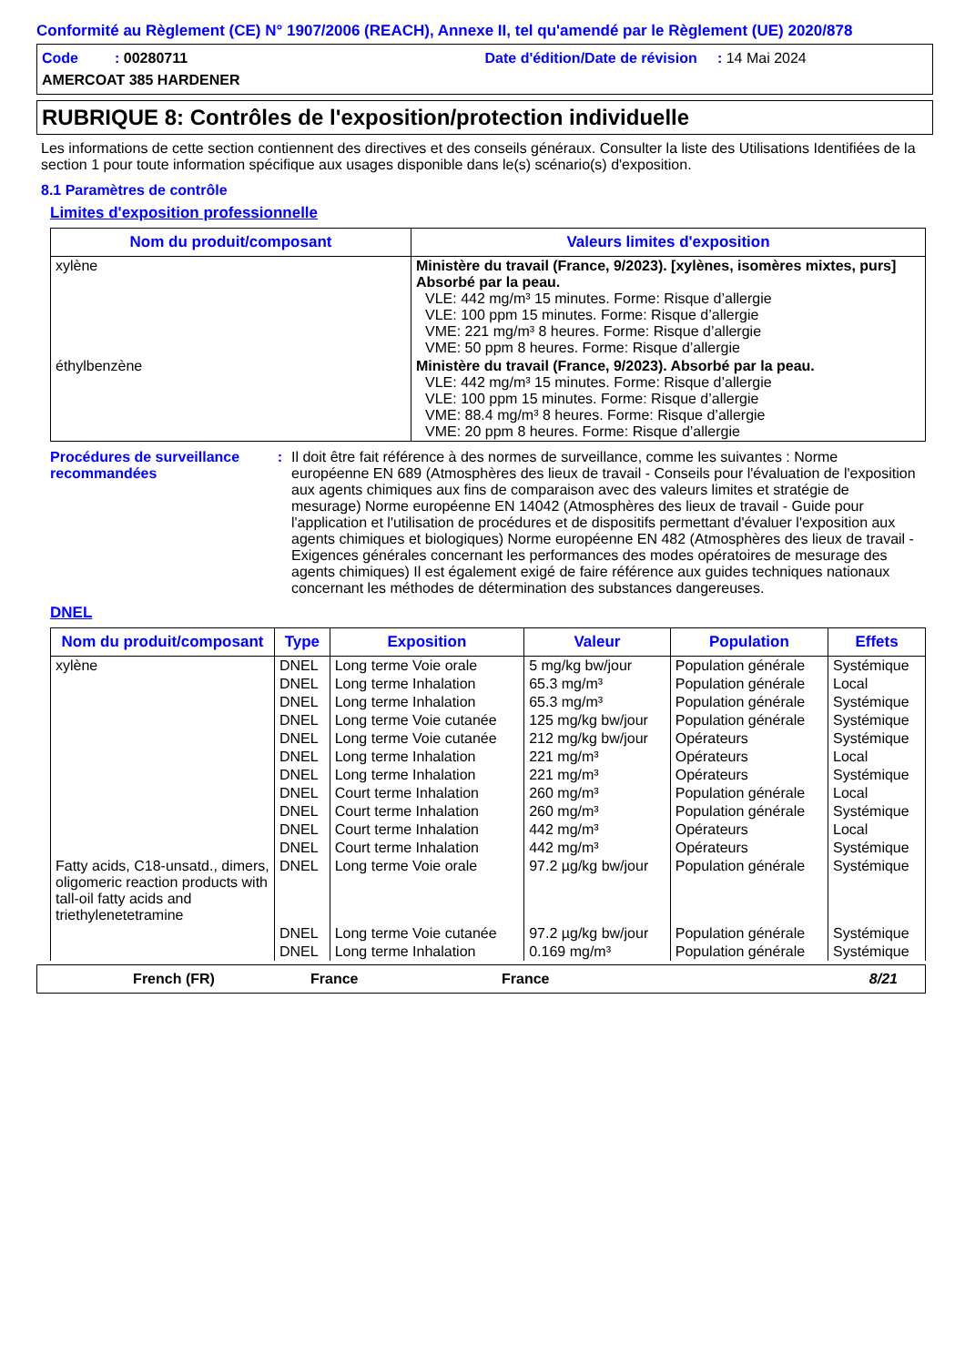Conformité au Règlement (CE) N° 1907/2006 (REACH), Annexe II, tel qu'amendé par le Règlement (UE) 2020/878
Code : 00280711
Date d'édition/Date de révision : 14 Mai 2024
AMERCOAT 385 HARDENER
RUBRIQUE 8: Contrôles de l'exposition/protection individuelle
Les informations de cette section contiennent des directives et des conseils généraux. Consulter la liste des Utilisations Identifiées de la section 1 pour toute information spécifique aux usages disponible dans le(s) scénario(s) d'exposition.
8.1 Paramètres de contrôle
Limites d'exposition professionnelle
| Nom du produit/composant | Valeurs limites d'exposition |
| --- | --- |
| xylène | Ministère du travail (France, 9/2023). [xylènes, isomères mixtes, purs] Absorbé par la peau. VLE: 442 mg/m³ 15 minutes. Forme: Risque d’allergie VLE: 100 ppm 15 minutes. Forme: Risque d’allergie VME: 221 mg/m³ 8 heures. Forme: Risque d’allergie VME: 50 ppm 8 heures. Forme: Risque d’allergie |
| éthylbenzène | Ministère du travail (France, 9/2023). Absorbé par la peau. VLE: 442 mg/m³ 15 minutes. Forme: Risque d’allergie VLE: 100 ppm 15 minutes. Forme: Risque d’allergie VME: 88.4 mg/m³ 8 heures. Forme: Risque d’allergie VME: 20 ppm 8 heures. Forme: Risque d’allergie |
Procédures de surveillance recommandées
: Il doit être fait référence à des normes de surveillance, comme les suivantes : Norme européenne EN 689 (Atmosphères des lieux de travail - Conseils pour l'évaluation de l'exposition aux agents chimiques aux fins de comparaison avec des valeurs limites et stratégie de mesurage) Norme européenne EN 14042 (Atmosphères des lieux de travail - Guide pour l'application et l'utilisation de procédures et de dispositifs permettant d'évaluer l'exposition aux agents chimiques et biologiques) Norme européenne EN 482 (Atmosphères des lieux de travail - Exigences générales concernant les performances des modes opératoires de mesurage des agents chimiques) Il est également exigé de faire référence aux guides techniques nationaux concernant les méthodes de détermination des substances dangereuses.
DNEL
| Nom du produit/composant | Type | Exposition | Valeur | Population | Effets |
| --- | --- | --- | --- | --- | --- |
| xylène | DNEL | Long terme Voie orale | 5 mg/kg bw/jour | Population générale | Systémique |
| | DNEL | Long terme Inhalation | 65.3 mg/m³ | Population générale | Local |
| | DNEL | Long terme Inhalation | 65.3 mg/m³ | Population générale | Systémique |
| | DNEL | Long terme Voie cutanée | 125 mg/kg bw/jour | Population générale | Systémique |
| | DNEL | Long terme Voie cutanée | 212 mg/kg bw/jour | Opérateurs | Systémique |
| | DNEL | Long terme Inhalation | 221 mg/m³ | Opérateurs | Local |
| | DNEL | Long terme Inhalation | 221 mg/m³ | Opérateurs | Systémique |
| | DNEL | Court terme Inhalation | 260 mg/m³ | Population générale | Local |
| | DNEL | Court terme Inhalation | 260 mg/m³ | Population générale | Systémique |
| | DNEL | Court terme Inhalation | 442 mg/m³ | Opérateurs | Local |
| | DNEL | Court terme Inhalation | 442 mg/m³ | Opérateurs | Systémique |
| Fatty acids, C18-unsatd., dimers, oligomeric reaction products with tall-oil fatty acids and triethylenetetramine | DNEL | Long terme Voie orale | 97.2 µg/kg bw/jour | Population générale | Systémique |
| | DNEL | Long terme Voie cutanée | 97.2 µg/kg bw/jour | Population générale | Systémique |
| | DNEL | Long terme Inhalation | 0.169 mg/m³ | Population générale | Systémique |
French (FR) France France 8/21